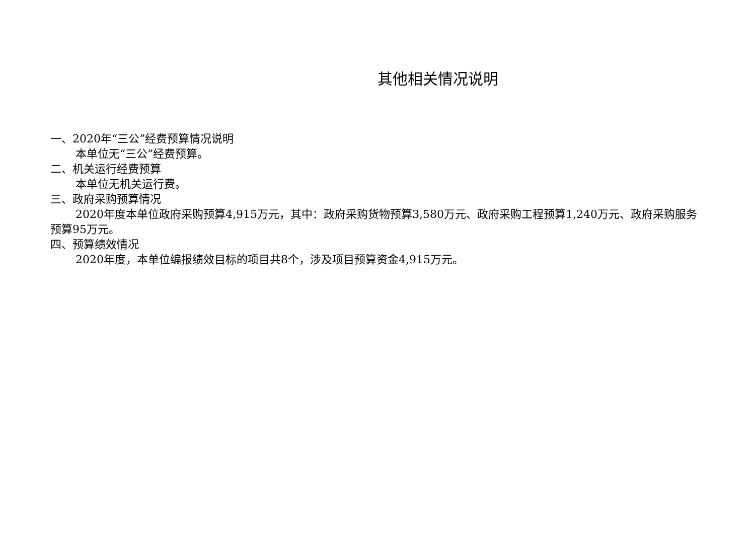其他相关情况说明
一、2020年“三公”经费预算情况说明
本单位无“三公”经费预算。
二、机关运行经费预算
本单位无机关运行费。
三、政府采购预算情况
2020年度本单位政府采购预算4,915万元，其中：政府采购货物预算3,580万元、政府采购工程预算1,240万元、政府采购服务预算95万元。
四、预算绩效情况
2020年度，本单位编报绩效目标的项目共8个，涉及项目预算资金4,915万元。